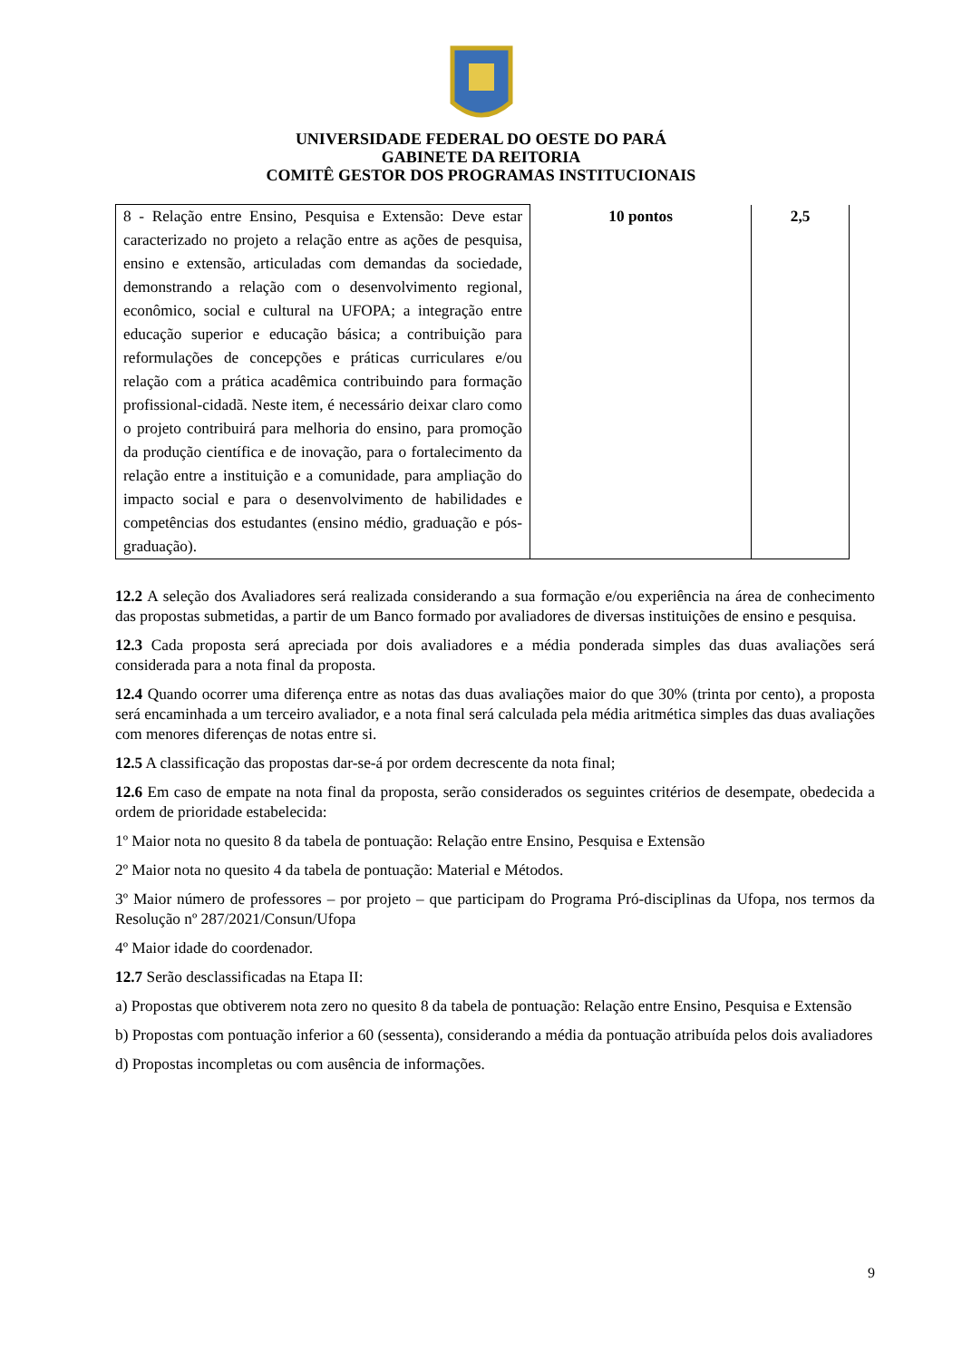UNIVERSIDADE FEDERAL DO OESTE DO PARÁ
GABINETE DA REITORIA
COMITÊ GESTOR DOS PROGRAMAS INSTITUCIONAIS
| 8 - Relação entre Ensino, Pesquisa e Extensão: Deve estar caracterizado no projeto a relação entre as ações de pesquisa, ensino e extensão, articuladas com demandas da sociedade, demonstrando a relação com o desenvolvimento regional, econômico, social e cultural na UFOPA; a integração entre educação superior e educação básica; a contribuição para reformulações de concepções e práticas curriculares e/ou relação com a prática acadêmica contribuindo para formação profissional-cidadã. Neste item, é necessário deixar claro como o projeto contribuirá para melhoria do ensino, para promoção da produção científica e de inovação, para o fortalecimento da relação entre a instituição e a comunidade, para ampliação do impacto social e para o desenvolvimento de habilidades e competências dos estudantes (ensino médio, graduação e pós-graduação). | 10 pontos | 2,5 |
12.2 A seleção dos Avaliadores será realizada considerando a sua formação e/ou experiência na área de conhecimento das propostas submetidas, a partir de um Banco formado por avaliadores de diversas instituições de ensino e pesquisa.
12.3 Cada proposta será apreciada por dois avaliadores e a média ponderada simples das duas avaliações será considerada para a nota final da proposta.
12.4 Quando ocorrer uma diferença entre as notas das duas avaliações maior do que 30% (trinta por cento), a proposta será encaminhada a um terceiro avaliador, e a nota final será calculada pela média aritmética simples das duas avaliações com menores diferenças de notas entre si.
12.5 A classificação das propostas dar-se-á por ordem decrescente da nota final;
12.6 Em caso de empate na nota final da proposta, serão considerados os seguintes critérios de desempate, obedecida a ordem de prioridade estabelecida:
1º Maior nota no quesito 8 da tabela de pontuação: Relação entre Ensino, Pesquisa e Extensão
2º Maior nota no quesito 4 da tabela de pontuação: Material e Métodos.
3º Maior número de professores – por projeto – que participam do Programa Pró-disciplinas da Ufopa, nos termos da Resolução nº 287/2021/Consun/Ufopa
4º Maior idade do coordenador.
12.7 Serão desclassificadas na Etapa II:
a) Propostas que obtiverem nota zero no quesito 8 da tabela de pontuação: Relação entre Ensino, Pesquisa e Extensão
b) Propostas com pontuação inferior a 60 (sessenta), considerando a média da pontuação atribuída pelos dois avaliadores
d) Propostas incompletas ou com ausência de informações.
9